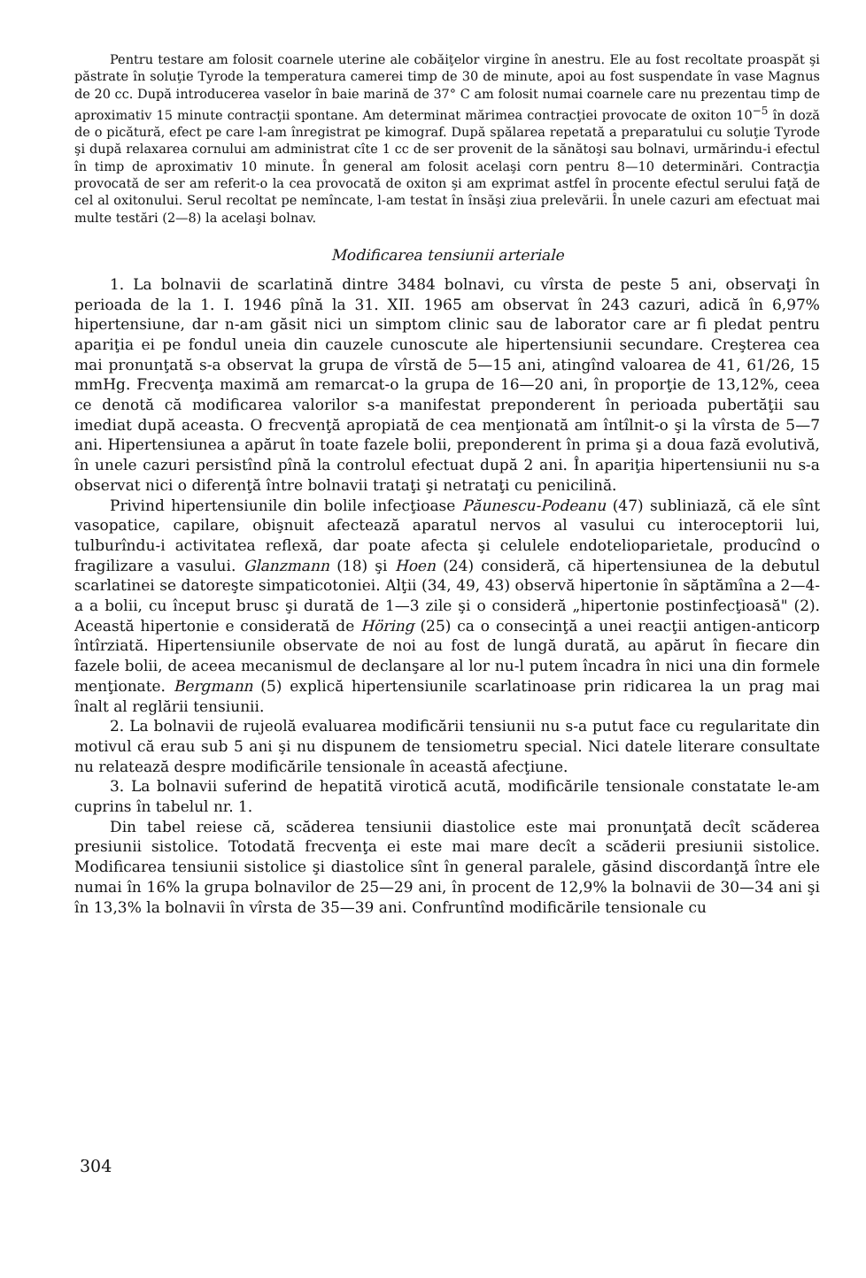Pentru testare am folosit coarnele uterine ale cobăiţelor virgine în anestru. Ele au fost recoltate proaspăt şi păstrate în soluţie Tyrode la temperatura camerei timp de 30 de minute, apoi au fost suspendate în vase Magnus de 20 cc. După introducerea vaselor în baie marină de 37° C am folosit numai coarnele care nu prezentau timp de aproximativ 15 minute contracţii spontane. Am determinat mărimea contracţiei provocate de oxiton 10<sup>−5</sup> în doză de o picătură, efect pe care l-am înregistrat pe kimograf. După spălarea repetată a preparatului cu soluţie Tyrode şi după relaxarea cornului am administrat cîte 1 cc de ser provenit de la sănătoşi sau bolnavi, urmărindu-i efectul în timp de aproximativ 10 minute. În general am folosit acelaşi corn pentru 8—10 determinări. Contracţia provocată de ser am referit-o la cea provocată de oxiton şi am exprimat astfel în procente efectul serului faţă de cel al oxitonului. Serul recoltat pe nemîncate, l-am testat în însăşi ziua prelevării. În unele cazuri am efectuat mai multe testări (2—8) la acelaşi bolnav.
Modificarea tensiunii arteriale
1. La bolnavii de scarlatină dintre 3484 bolnavi, cu vîrsta de peste 5 ani, observaţi în perioada de la 1. I. 1946 pînă la 31. XII. 1965 am observat în 243 cazuri, adică în 6,97% hipertensiune, dar n-am găsit nici un simptom clinic sau de laborator care ar fi pledat pentru apariţia ei pe fondul uneia din cauzele cunoscute ale hipertensiunii secundare. Creşterea cea mai pronunţată s-a observat la grupa de vîrstă de 5—15 ani, atingînd valoarea de 41, 61/26, 15 mmHg. Frecvenţa maximă am remarcat-o la grupa de 16—20 ani, în proporţie de 13,12%, ceea ce denotă că modificarea valorilor s-a manifestat preponderent în perioada pubertăţii sau imediat după aceasta. O frecvenţă apropiată de cea menţionată am întîlnit-o şi la vîrsta de 5—7 ani. Hipertensiunea a apărut în toate fazele bolii, preponderent în prima şi a doua fază evolutivă, în unele cazuri persistînd pînă la controlul efectuat după 2 ani. În apariţia hipertensiunii nu s-a observat nici o diferenţă între bolnavii trataţi şi netrataţi cu penicilină.
Privind hipertensiunile din bolile infecţioase Păunescu-Podeanu (47) subliniază, că ele sînt vasopatice, capilare, obişnuit afectează aparatul nervos al vasului cu interoceptorii lui, tulburîndu-i activitatea reflexă, dar poate afecta şi celulele endoteliopar­ietale, producînd o fragilizare a vasului. Glanzmann (18) şi Hoen (24) consideră, că hipertensiunea de la debutul scarlatinei se datoreşte simpaticotoniei. Alţii (34, 49, 43) observă hipertonie în săptămîna a 2—4-a a bolii, cu început brusc şi durată de 1—3 zile şi o consideră „hipertonie postinfecţioasă" (2). Această hipertonie e considerată de Höring (25) ca o consecinţă a unei reacţii antigen-anticorp întîrziată. Hipertensiunile observate de noi au fost de lungă durată, au apărut în fiecare din fazele bolii, de aceea mecanismul de declanşare al lor nu-l putem încadra în nici una din formele menţionate. Bergmann (5) explică hipertensiunile scarlatinoase prin ridicarea la un prag mai înalt al reglării tensiunii.
2. La bolnavii de rujeolă evaluarea modificării tensiunii nu s-a putut face cu regularitate din motivul că erau sub 5 ani şi nu dispunem de tensiometru special. Nici datele literare consultate nu relatează despre modificările tensionale în această afecţiune.
3. La bolnavii suferind de hepatită virotică acută, modificările tensionale constatate le-am cuprins în tabelul nr. 1.
Din tabel reiese că, scăderea tensiunii diastolice este mai pronunţată decît scăderea presiunii sistolice. Totodată frecvenţa ei este mai mare decît a scăderii presiunii sistolice. Modificarea tensiunii sistolice şi diastolice sînt în general paralele, găsind discordanţă între ele numai în 16% la grupa bolnavilor de 25—29 ani, în procent de 12,9% la bolnavii de 30—34 ani şi în 13,3% la bolnavii în vîrsta de 35—39 ani. Confruntînd modificările tensionale cu
304